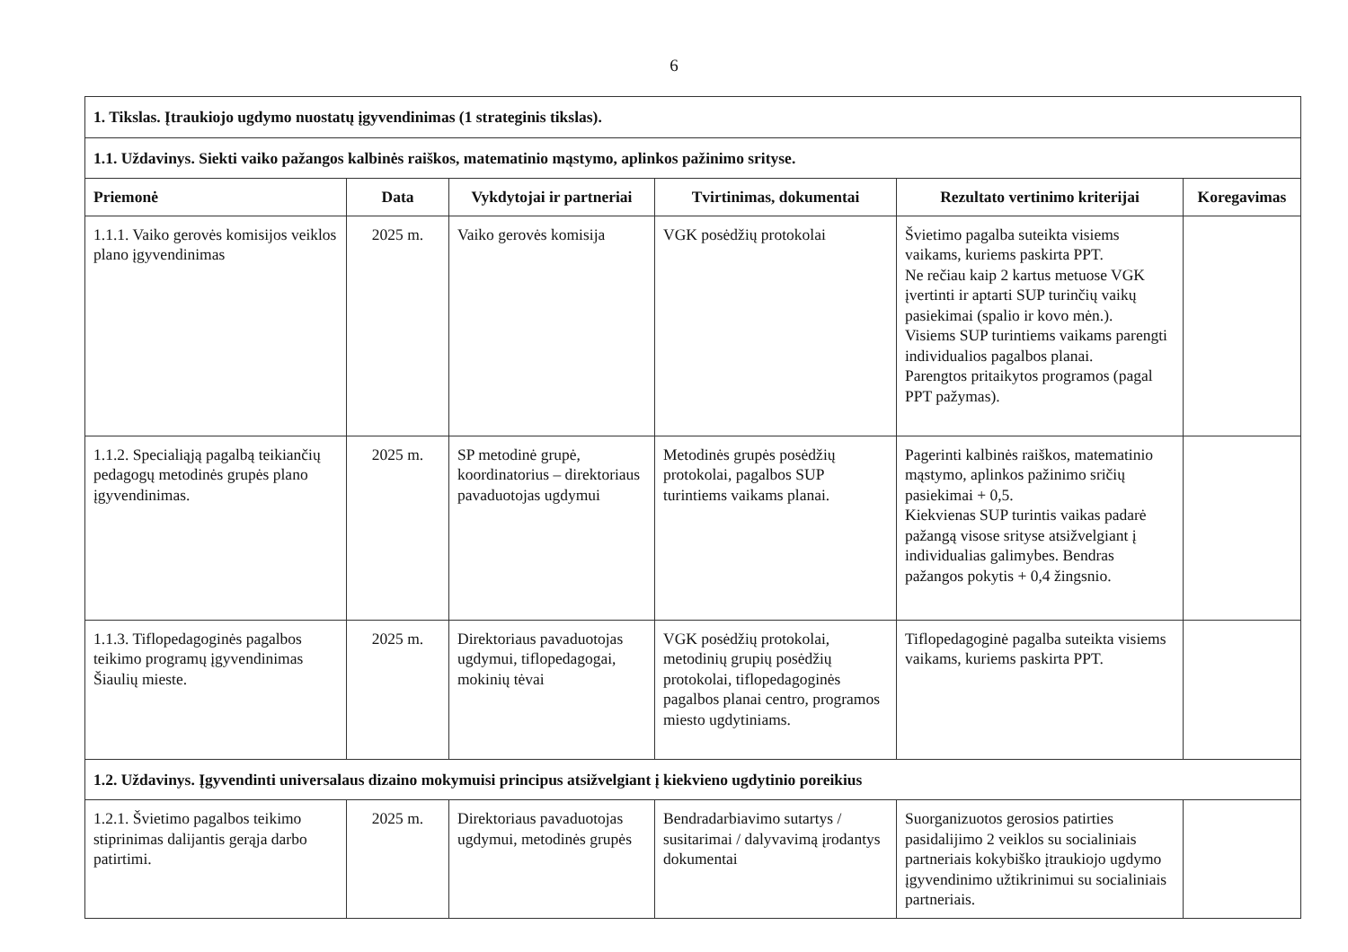6
| 1. Tikslas. Įtraukiojo ugdymo nuostatų įgyvendinimas (1 strateginis tikslas). | | | | | |
| 1.1. Uždavinys. Siekti vaiko pažangos kalbinės raiškos, matematinio mąstymo, aplinkos pažinimo srityse. | | | | | |
| Priemonė | Data | Vykdytojai ir partneriai | Tvirtinimas, dokumentai | Rezultato vertinimo kriterijai | Koregavimas |
| 1.1.1. Vaiko gerovės komisijos veiklos plano įgyvendinimas | 2025 m. | Vaiko gerovės komisija | VGK posėdžių protokolai | Švietimo pagalba suteikta visiems vaikams, kuriems paskirta PPT. Ne rečiau kaip 2 kartus metuose VGK įvertinti ir aptarti SUP turinčių vaikų pasiekimai (spalio ir kovo mėn.). Visiems SUP turintiems vaikams parengti individualios pagalbos planai. Parengtos pritaikytos programos (pagal PPT pažymas). | |
| 1.1.2. Specialiąją pagalbą teikiančių pedagogų metodinės grupės plano įgyvendinimas. | 2025 m. | SP metodinė grupė, koordinatorius – direktoriaus pavaduotojas ugdymui | Metodinės grupės posėdžių protokolai, pagalbos SUP turintiems vaikams planai. | Pagerinti kalbinės raiškos, matematinio mąstymo, aplinkos pažinimo sričių pasiekimai + 0,5. Kiekvienas SUP turintis vaikas padarė pažangą visose srityse atsižvelgiant į individualias galimybes. Bendras pažangos pokytis + 0,4 žingsnio. | |
| 1.1.3. Tiflopedagoginės pagalbos teikimo programų įgyvendinimas Šiaulių mieste. | 2025 m. | Direktoriaus pavaduotojas ugdymui, tiflopedagogai, mokinių tėvai | VGK posėdžių protokolai, metodinių grupių posėdžių protokolai, tiflopedagoginės pagalbos planai centro, programos miesto ugdytiniams. | Tiflopedagoginė pagalba suteikta visiems vaikams, kuriems paskirta PPT. | |
| 1.2. Uždavinys. Įgyvendinti universalaus dizaino mokymuisi principus atsižvelgiant į kiekvieno ugdytinio poreikius | | | | | |
| 1.2.1. Švietimo pagalbos teikimo stiprinimas dalijantis gerąja darbo patirtimi. | 2025 m. | Direktoriaus pavaduotojas ugdymui, metodinės grupės | Bendradarbiavimo sutartys / susitarimai / dalyvavimą įrodantys dokumentai | Suorganizuotos gerosios patirties pasidalijimo 2 veiklos su socialiniais partneriais kokybiško įtraukiojo ugdymo įgyvendinimo užtikrinimui su socialiniais partneriais. | |